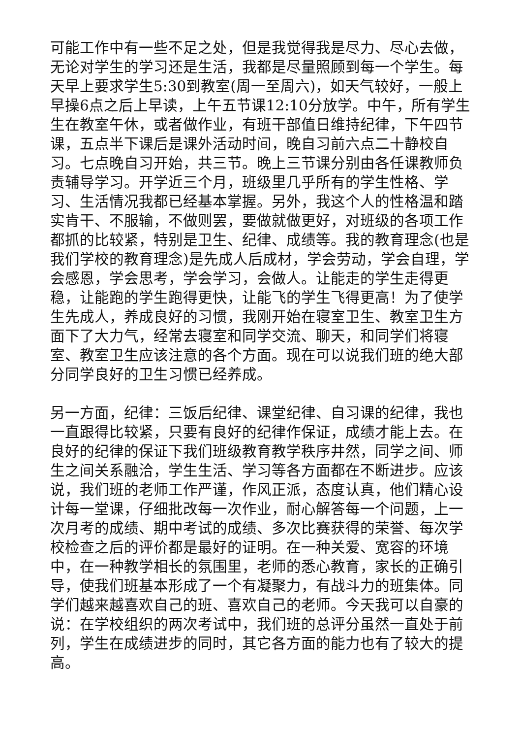可能工作中有一些不足之处，但是我觉得我是尽力、尽心去做，无论对学生的学习还是生活，我都是尽量照顾到每一个学生。每天早上要求学生5:30到教室(周一至周六)，如天气较好，一般上早操6点之后上早读，上午五节课12:10分放学。中午，所有学生生在教室午休，或者做作业，有班干部值日维持纪律，下午四节课，五点半下课后是课外活动时间，晚自习前六点二十静校自习。七点晚自习开始，共三节。晚上三节课分别由各任课教师负责辅导学习。开学近三个月，班级里几乎所有的学生性格、学习、生活情况我都已经基本掌握。另外，我这个人的性格温和踏实肯干、不服输，不做则罢，要做就做更好，对班级的各项工作都抓的比较紧，特别是卫生、纪律、成绩等。我的教育理念(也是我们学校的教育理念)是先成人后成材，学会劳动，学会自理，学会感恩，学会思考，学会学习，会做人。让能走的学生走得更稳，让能跑的学生跑得更快，让能飞的学生飞得更高！为了使学生先成人，养成良好的习惯，我刚开始在寝室卫生、教室卫生方面下了大力气，经常去寝室和同学交流、聊天，和同学们将寝室、教室卫生应该注意的各个方面。现在可以说我们班的绝大部分同学良好的卫生习惯已经养成。
另一方面，纪律：三饭后纪律、课堂纪律、自习课的纪律，我也一直跟得比较紧，只要有良好的纪律作保证，成绩才能上去。在良好的纪律的保证下我们班级教育教学秩序井然，同学之间、师生之间关系融洽，学生生活、学习等各方面都在不断进步。应该说，我们班的老师工作严谨，作风正派，态度认真，他们精心设计每一堂课，仔细批改每一次作业，耐心解答每一个问题，上一次月考的成绩、期中考试的成绩、多次比赛获得的荣誉、每次学校检查之后的评价都是最好的证明。在一种关爱、宽容的环境中，在一种教学相长的氛围里，老师的悉心教育，家长的正确引导，使我们班基本形成了一个有凝聚力，有战斗力的班集体。同学们越来越喜欢自己的班、喜欢自己的老师。今天我可以自豪的说：在学校组织的两次考试中，我们班的总评分虽然一直处于前列，学生在成绩进步的同时，其它各方面的能力也有了较大的提高。